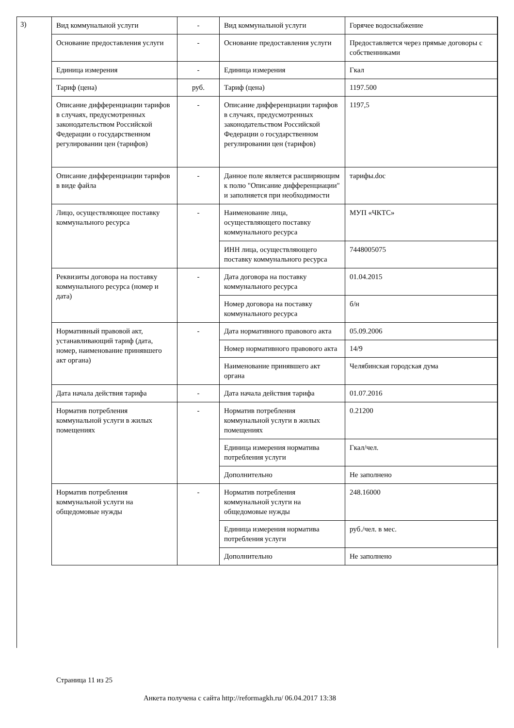3)
| Вид коммунальной услуги | - | Вид коммунальной услуги | Горячее водоснабжение |
| Основание предоставления услуги | - | Основание предоставления услуги | Предоставляется через прямые договоры с собственниками |
| Единица измерения | - | Единица измерения | Гкал |
| Тариф (цена) | руб. | Тариф (цена) | 1197.500 |
| Описание дифференциации тарифов в случаях, предусмотренных законодательством Российской Федерации о государственном регулировании цен (тарифов) | - | Описание дифференциации тарифов в случаях, предусмотренных законодательством Российской Федерации о государственном регулировании цен (тарифов) | 1197,5 |
| Описание дифференциации тарифов в виде файла | - | Данное поле является расширяющим к полю "Описание дифференциации" и заполняется при необходимости | тарифы.doc |
| Лицо, осуществляющее поставку коммунального ресурса | - | Наименование лица, осуществляющего поставку коммунального ресурса | МУП «ЧКТС» |
| | | ИНН лица, осуществляющего поставку коммунального ресурса | 7448005075 |
| Реквизиты договора на поставку коммунального ресурса (номер и дата) | - | Дата договора на поставку коммунального ресурса | 01.04.2015 |
| | | Номер договора на поставку коммунального ресурса | б/н |
| Нормативный правовой акт, устанавливающий тариф (дата, номер, наименование принявшего акт органа) | - | Дата нормативного правового акта | 05.09.2006 |
| | | Номер нормативного правового акта | 14/9 |
| | | Наименование принявшего акт органа | Челябинская городская дума |
| Дата начала действия тарифа | - | Дата начала действия тарифа | 01.07.2016 |
| Норматив потребления коммунальной услуги в жилых помещениях | - | Норматив потребления коммунальной услуги в жилых помещениях | 0.21200 |
| | | Единица измерения норматива потребления услуги | Гкал/чел. |
| | | Дополнительно | Не заполнено |
| Норматив потребления коммунальной услуги на общедомовые нужды | - | Норматив потребления коммунальной услуги на общедомовые нужды | 248.16000 |
| | | Единица измерения норматива потребления услуги | руб./чел. в мес. |
| | | Дополнительно | Не заполнено |
Страница 11 из 25
Анкета получена с сайта http://reformagkh.ru/ 06.04.2017 13:38